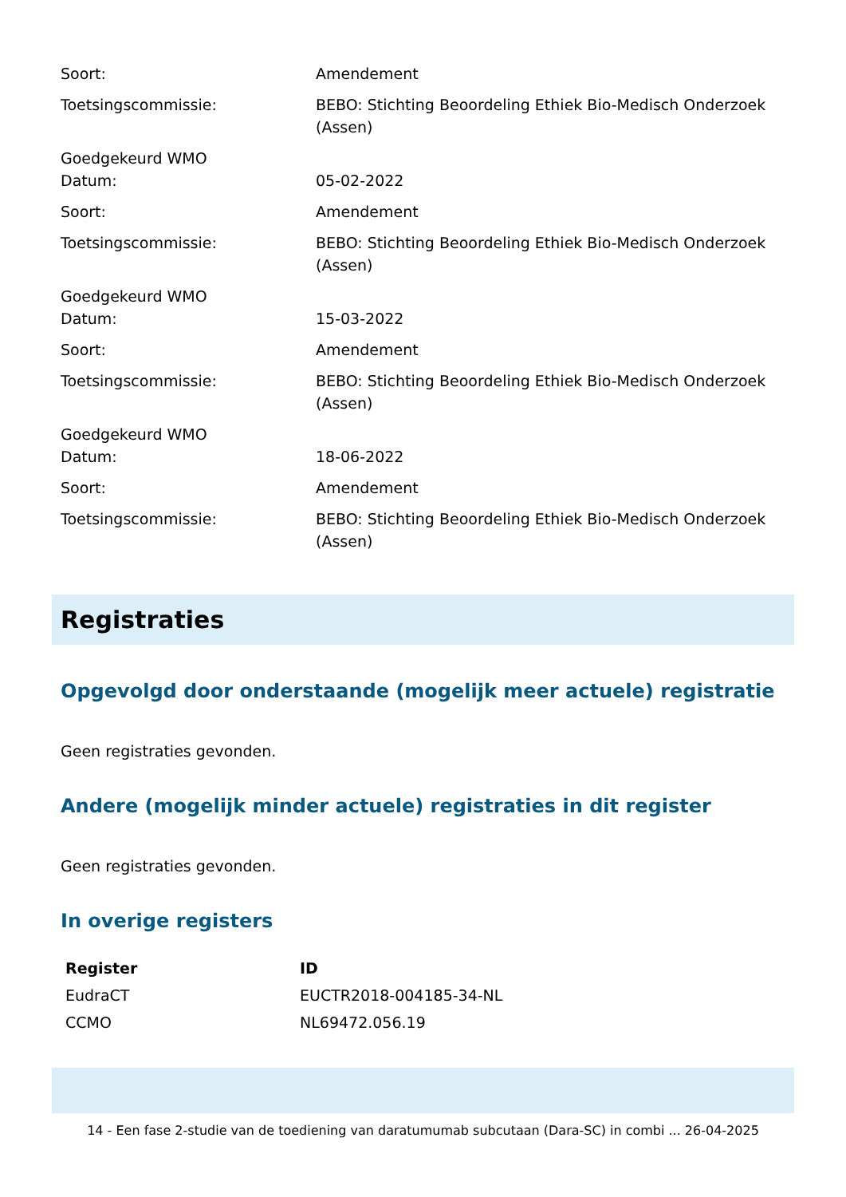| Soort: | Amendement |
| Toetsingscommissie: | BEBO: Stichting Beoordeling Ethiek Bio-Medisch Onderzoek (Assen) |
| Goedgekeurd WMO Datum: | 05-02-2022 |
| Soort: | Amendement |
| Toetsingscommissie: | BEBO: Stichting Beoordeling Ethiek Bio-Medisch Onderzoek (Assen) |
| Goedgekeurd WMO Datum: | 15-03-2022 |
| Soort: | Amendement |
| Toetsingscommissie: | BEBO: Stichting Beoordeling Ethiek Bio-Medisch Onderzoek (Assen) |
| Goedgekeurd WMO Datum: | 18-06-2022 |
| Soort: | Amendement |
| Toetsingscommissie: | BEBO: Stichting Beoordeling Ethiek Bio-Medisch Onderzoek (Assen) |
Registraties
Opgevolgd door onderstaande (mogelijk meer actuele) registratie
Geen registraties gevonden.
Andere (mogelijk minder actuele) registraties in dit register
Geen registraties gevonden.
In overige registers
| Register | ID |
| --- | --- |
| EudraCT | EUCTR2018-004185-34-NL |
| CCMO | NL69472.056.19 |
14 - Een fase 2-studie van de toediening van daratumumab subcutaan (Dara-SC) in combi ... 26-04-2025